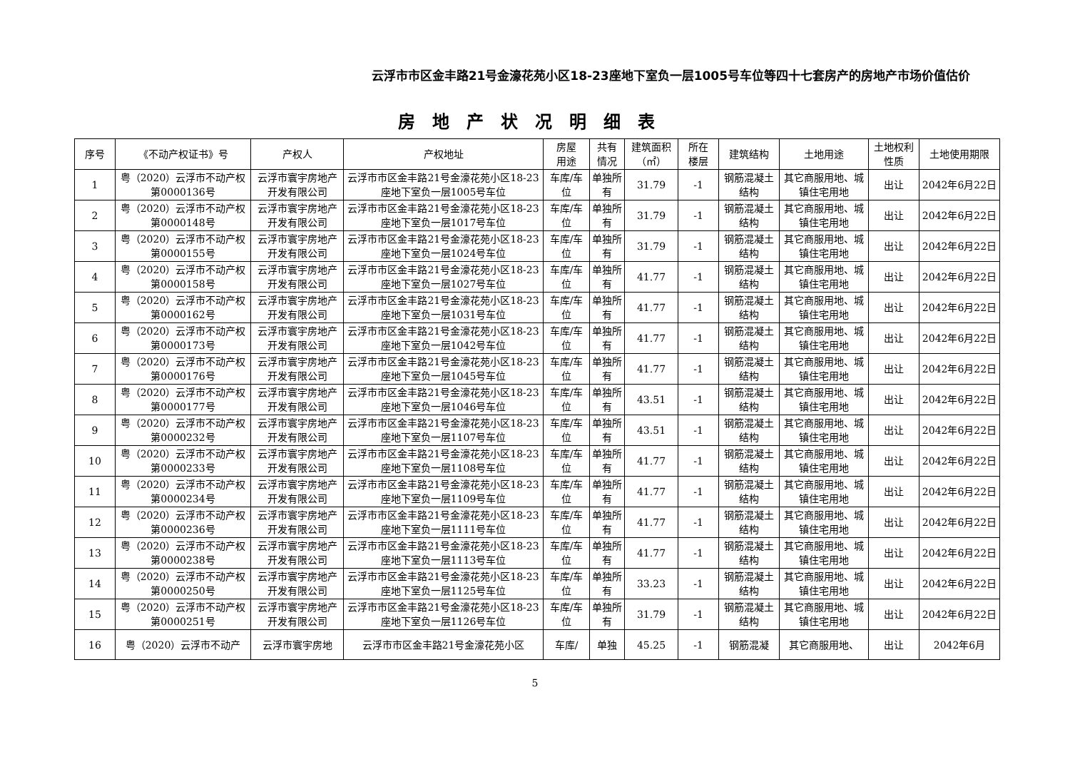云浮市市区金丰路21号金濠花苑小区18-23座地下室负一层1005号车位等四十七套房产的房地产市场价值估价
房地产状况明细表
| 序号 | 《不动产权证书》号 | 产权人 | 产权地址 | 房屋 用途 | 共有 情况 | 建筑面积（㎡） | 所在 楼层 | 建筑结构 | 土地用途 | 土地权利性质 | 土地使用期限 |
| --- | --- | --- | --- | --- | --- | --- | --- | --- | --- | --- | --- |
| 1 | 粤（2020）云浮市不动产权第0000136号 | 云浮市寰宇房地产开发有限公司 | 云浮市市区金丰路21号金濠花苑小区18-23座地下室负一层1005号车位 | 车库/车位 | 单独所有 | 31.79 | -1 | 钢筋混凝土结构 | 其它商服用地、城镇住宅用地 | 出让 | 2042年6月22日 |
| 2 | 粤（2020）云浮市不动产权第0000148号 | 云浮市寰宇房地产开发有限公司 | 云浮市市区金丰路21号金濠花苑小区18-23座地下室负一层1017号车位 | 车库/车位 | 单独所有 | 31.79 | -1 | 钢筋混凝土结构 | 其它商服用地、城镇住宅用地 | 出让 | 2042年6月22日 |
| 3 | 粤（2020）云浮市不动产权第0000155号 | 云浮市寰宇房地产开发有限公司 | 云浮市市区金丰路21号金濠花苑小区18-23座地下室负一层1024号车位 | 车库/车位 | 单独所有 | 31.79 | -1 | 钢筋混凝土结构 | 其它商服用地、城镇住宅用地 | 出让 | 2042年6月22日 |
| 4 | 粤（2020）云浮市不动产权第0000158号 | 云浮市寰宇房地产开发有限公司 | 云浮市市区金丰路21号金濠花苑小区18-23座地下室负一层1027号车位 | 车库/车位 | 单独所有 | 41.77 | -1 | 钢筋混凝土结构 | 其它商服用地、城镇住宅用地 | 出让 | 2042年6月22日 |
| 5 | 粤（2020）云浮市不动产权第0000162号 | 云浮市寰宇房地产开发有限公司 | 云浮市市区金丰路21号金濠花苑小区18-23座地下室负一层1031号车位 | 车库/车位 | 单独所有 | 41.77 | -1 | 钢筋混凝土结构 | 其它商服用地、城镇住宅用地 | 出让 | 2042年6月22日 |
| 6 | 粤（2020）云浮市不动产权第0000173号 | 云浮市寰宇房地产开发有限公司 | 云浮市市区金丰路21号金濠花苑小区18-23座地下室负一层1042号车位 | 车库/车位 | 单独所有 | 41.77 | -1 | 钢筋混凝土结构 | 其它商服用地、城镇住宅用地 | 出让 | 2042年6月22日 |
| 7 | 粤（2020）云浮市不动产权第0000176号 | 云浮市寰宇房地产开发有限公司 | 云浮市市区金丰路21号金濠花苑小区18-23座地下室负一层1045号车位 | 车库/车位 | 单独所有 | 41.77 | -1 | 钢筋混凝土结构 | 其它商服用地、城镇住宅用地 | 出让 | 2042年6月22日 |
| 8 | 粤（2020）云浮市不动产权第0000177号 | 云浮市寰宇房地产开发有限公司 | 云浮市市区金丰路21号金濠花苑小区18-23座地下室负一层1046号车位 | 车库/车位 | 单独所有 | 43.51 | -1 | 钢筋混凝土结构 | 其它商服用地、城镇住宅用地 | 出让 | 2042年6月22日 |
| 9 | 粤（2020）云浮市不动产权第0000232号 | 云浮市寰宇房地产开发有限公司 | 云浮市市区金丰路21号金濠花苑小区18-23座地下室负一层1107号车位 | 车库/车位 | 单独所有 | 43.51 | -1 | 钢筋混凝土结构 | 其它商服用地、城镇住宅用地 | 出让 | 2042年6月22日 |
| 10 | 粤（2020）云浮市不动产权第0000233号 | 云浮市寰宇房地产开发有限公司 | 云浮市市区金丰路21号金濠花苑小区18-23座地下室负一层1108号车位 | 车库/车位 | 单独所有 | 41.77 | -1 | 钢筋混凝土结构 | 其它商服用地、城镇住宅用地 | 出让 | 2042年6月22日 |
| 11 | 粤（2020）云浮市不动产权第0000234号 | 云浮市寰宇房地产开发有限公司 | 云浮市市区金丰路21号金濠花苑小区18-23座地下室负一层1109号车位 | 车库/车位 | 单独所有 | 41.77 | -1 | 钢筋混凝土结构 | 其它商服用地、城镇住宅用地 | 出让 | 2042年6月22日 |
| 12 | 粤（2020）云浮市不动产权第0000236号 | 云浮市寰宇房地产开发有限公司 | 云浮市市区金丰路21号金濠花苑小区18-23座地下室负一层1111号车位 | 车库/车位 | 单独所有 | 41.77 | -1 | 钢筋混凝土结构 | 其它商服用地、城镇住宅用地 | 出让 | 2042年6月22日 |
| 13 | 粤（2020）云浮市不动产权第0000238号 | 云浮市寰宇房地产开发有限公司 | 云浮市市区金丰路21号金濠花苑小区18-23座地下室负一层1113号车位 | 车库/车位 | 单独所有 | 41.77 | -1 | 钢筋混凝土结构 | 其它商服用地、城镇住宅用地 | 出让 | 2042年6月22日 |
| 14 | 粤（2020）云浮市不动产权第0000250号 | 云浮市寰宇房地产开发有限公司 | 云浮市市区金丰路21号金濠花苑小区18-23座地下室负一层1125号车位 | 车库/车位 | 单独所有 | 33.23 | -1 | 钢筋混凝土结构 | 其它商服用地、城镇住宅用地 | 出让 | 2042年6月22日 |
| 15 | 粤（2020）云浮市不动产权第0000251号 | 云浮市寰宇房地产开发有限公司 | 云浮市市区金丰路21号金濠花苑小区18-23座地下室负一层1126号车位 | 车库/车位 | 单独所有 | 31.79 | -1 | 钢筋混凝土结构 | 其它商服用地、城镇住宅用地 | 出让 | 2042年6月22日 |
| 16 | 粤（2020）云浮市不动产 | 云浮市寰宇房地 | 云浮市市区金丰路21号金濠花苑小区 | 车库/ | 单独 | 45.25 | -1 | 钢筋混凝 | 其它商服用地、 | 出让 | 2042年6月 |
5